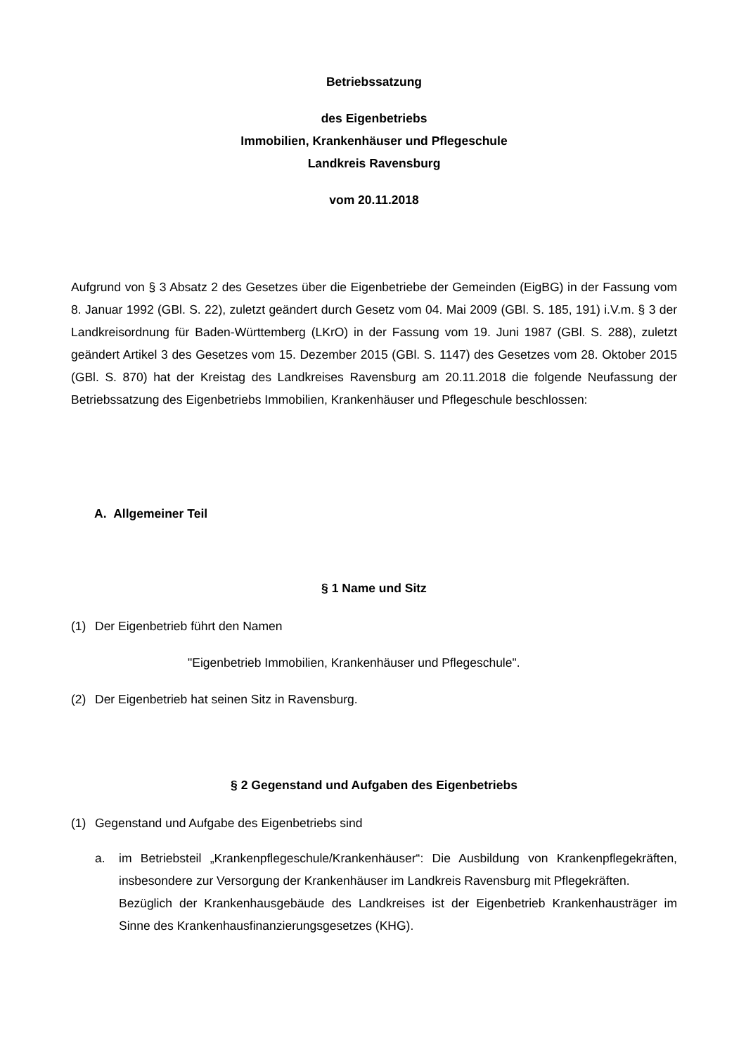Betriebssatzung
des Eigenbetriebs
Immobilien, Krankenhäuser und Pflegeschule
Landkreis Ravensburg
vom 20.11.2018
Aufgrund von § 3 Absatz 2 des Gesetzes über die Eigenbetriebe der Gemeinden (EigBG) in der Fassung vom 8. Januar 1992 (GBl. S. 22), zuletzt geändert durch Gesetz vom 04. Mai 2009 (GBl. S. 185, 191) i.V.m. § 3 der Landkreisordnung für Baden-Württemberg (LKrO) in der Fassung vom 19. Juni 1987 (GBl. S. 288), zuletzt geändert Artikel 3 des Gesetzes vom 15. Dezember 2015 (GBl. S. 1147) des Gesetzes vom 28. Oktober 2015 (GBl. S. 870) hat der Kreistag des Landkreises Ravensburg am 20.11.2018 die folgende Neufassung der Betriebssatzung des Eigenbetriebs Immobilien, Krankenhäuser und Pflegeschule beschlossen:
A. Allgemeiner Teil
§ 1 Name und Sitz
(1) Der Eigenbetrieb führt den Namen
"Eigenbetrieb Immobilien, Krankenhäuser und Pflegeschule".
(2) Der Eigenbetrieb hat seinen Sitz in Ravensburg.
§ 2 Gegenstand und Aufgaben des Eigenbetriebs
(1) Gegenstand und Aufgabe des Eigenbetriebs sind
a. im Betriebsteil „Krankenpflegeschule/Krankenhäuser“: Die Ausbildung von Krankenpflegekräften, insbesondere zur Versorgung der Krankenhäuser im Landkreis Ravensburg mit Pflegekräften.
Bezüglich der Krankenhausgebäude des Landkreises ist der Eigenbetrieb Krankenhausträger im Sinne des Krankenhausfinanzierungsgesetzes (KHG).